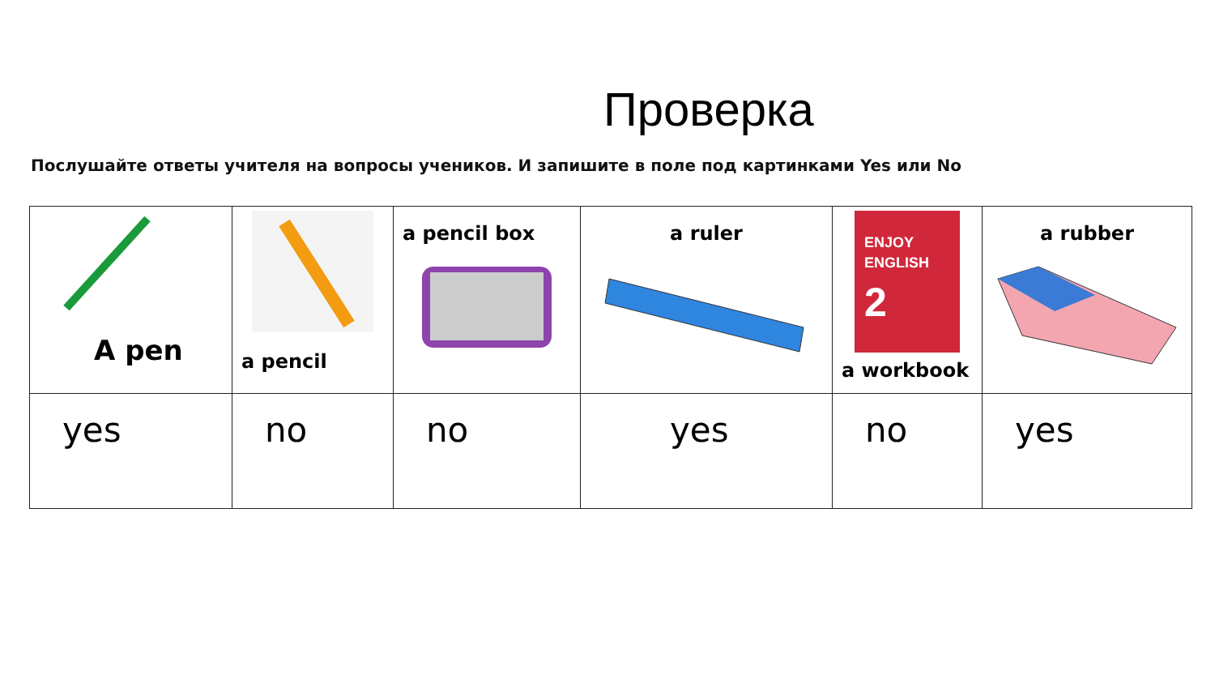Проверка
Послушайте ответы учителя на вопросы учеников. И запишите в поле под картинками Yes или No
| A pen | a pencil | a pencil box | a ruler | ENJOY ENGLISH 2 a workbook | a rubber |
| yes | no | no | yes | no | yes |